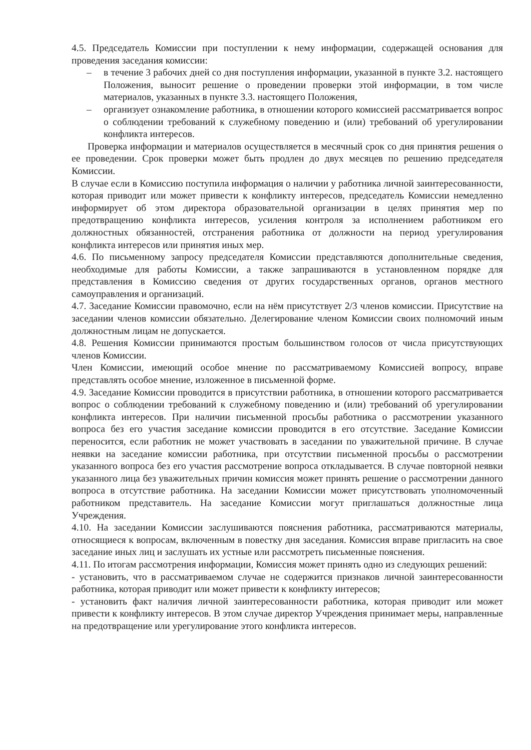4.5. Председатель Комиссии при поступлении к нему информации, содержащей основания для проведения заседания комиссии:
– в течение 3 рабочих дней со дня поступления информации, указанной в пункте 3.2. настоящего Положения, выносит решение о проведении проверки этой информации, в том числе материалов, указанных в пункте 3.3. настоящего Положения,
– организует ознакомление работника, в отношении которого комиссией рассматривается вопрос о соблюдении требований к служебному поведению и (или) требований об урегулировании конфликта интересов.
Проверка информации и материалов осуществляется в месячный срок со дня принятия решения о ее проведении. Срок проверки может быть продлен до двух месяцев по решению председателя Комиссии.
В случае если в Комиссию поступила информация о наличии у работника личной заинтересованности, которая приводит или может привести к конфликту интересов, председатель Комиссии немедленно информирует об этом директора образовательной организации в целях принятия мер по предотвращению конфликта интересов, усиления контроля за исполнением работником его должностных обязанностей, отстранения работника от должности на период урегулирования конфликта интересов или принятия иных мер.
4.6. По письменному запросу председателя Комиссии представляются дополнительные сведения, необходимые для работы Комиссии, а также запрашиваются в установленном порядке для представления в Комиссию сведения от других государственных органов, органов местного самоуправления и организаций.
4.7. Заседание Комиссии правомочно, если на нём присутствует 2/3 членов комиссии. Присутствие на заседании членов комиссии обязательно. Делегирование членом Комиссии своих полномочий иным должностным лицам не допускается.
4.8. Решения Комиссии принимаются простым большинством голосов от числа присутствующих членов Комиссии.
Член Комиссии, имеющий особое мнение по рассматриваемому Комиссией вопросу, вправе представлять особое мнение, изложенное в письменной форме.
4.9. Заседание Комиссии проводится в присутствии работника, в отношении которого рассматривается вопрос о соблюдении требований к служебному поведению и (или) требований об урегулировании конфликта интересов. При наличии письменной просьбы работника о рассмотрении указанного вопроса без его участия заседание комиссии проводится в его отсутствие. Заседание Комиссии переносится, если работник не может участвовать в заседании по уважительной причине. В случае неявки на заседание комиссии работника, при отсутствии письменной просьбы о рассмотрении указанного вопроса без его участия рассмотрение вопроса откладывается. В случае повторной неявки указанного лица без уважительных причин комиссия может принять решение о рассмотрении данного вопроса в отсутствие работника. На заседании Комиссии может присутствовать уполномоченный работником представитель. На заседание Комиссии могут приглашаться должностные лица Учреждения.
4.10. На заседании Комиссии заслушиваются пояснения работника, рассматриваются материалы, относящиеся к вопросам, включенным в повестку дня заседания. Комиссия вправе пригласить на свое заседание иных лиц и заслушать их устные или рассмотреть письменные пояснения.
4.11. По итогам рассмотрения информации, Комиссия может принять одно из следующих решений:
- установить, что в рассматриваемом случае не содержится признаков личной заинтересованности работника, которая приводит или может привести к конфликту интересов;
- установить факт наличия личной заинтересованности работника, которая приводит или может привести к конфликту интересов. В этом случае директор Учреждения принимает меры, направленные на предотвращение или урегулирование этого конфликта интересов.